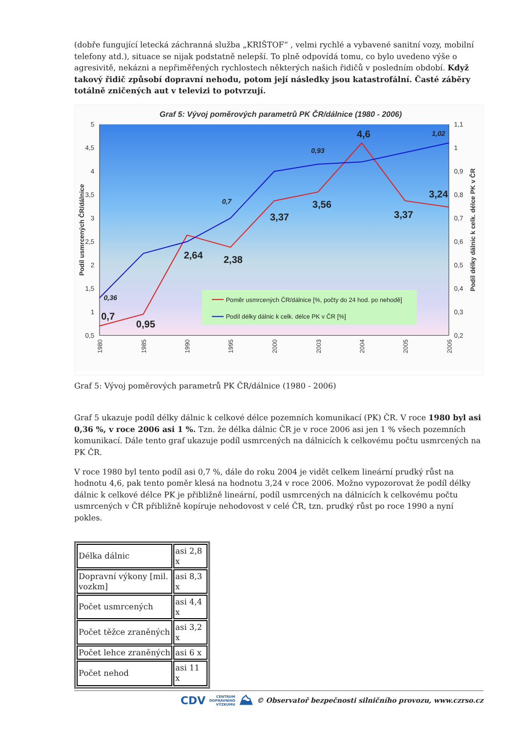(dobře fungující letecká záchranná služba „KRIŠTOF“ , velmi rychlé a vybavené sanitní vozy, mobilní telefony atd.), situace se nijak podstatně nelepší. To plně odpovídá tomu, co bylo uvedeno výše o agresivitě, nekázni a nepřiměřených rychlostech některých našich řidičů v posledním období. Když takový řidič způsobí dopravní nehodu, potom její následky jsou katastrofální. Časté záběry totálně zničených aut v televizi to potvrzují.
Graf 5: Vývoj poměrových parametrů PK ČR/dálnice (1980 - 2006)
5
4,5
4
3,5
3
2,5
2
1,5
1
0,5
1,1
1
0,9
0,8
0,7
0,6
0,5
0,4
0,3
0,2
Podíl usmrcených ČR/dálnice
Podíl délky dálnic k celk. délce PK v ČR
1980
1985
1990
1995
2000
2003
2004
2005
2006
Poměr usmrcených ČR/dálnice [%, počty do 24 hod. po nehodě]
Podíl délky dálnic k celk. délce PK v ČR [%]
0,7
0,95
2,64
2,38
3,37
3,56
4,6
3,37
3,24
0,36
0,7
0,93
1,02
Graf 5: Vývoj poměrových parametrů PK ČR/dálnice (1980 - 2006)
Graf 5 ukazuje podíl délky dálnic k celkové délce pozemních komunikací (PK) ČR. V roce 1980 byl asi 0,36 %, v roce 2006 asi 1 %. Tzn. že délka dálnic ČR je v roce 2006 asi jen 1 % všech pozemních komunikací. Dále tento graf ukazuje podíl usmrcených na dálnicích k celkovému počtu usmrcených na PK ČR.
V roce 1980 byl tento podíl asi 0,7 %, dále do roku 2004 je vidět celkem lineární prudký růst na hodnotu 4,6, pak tento poměr klesá na hodnotu 3,24 v roce 2006. Možno vypozorovat že podíl délky dálnic k celkové délce PK je přibližně lineární, podíl usmrcených na dálnicích k celkovému počtu usmrcených v ČR přibližně kopíruje nehodovost v celé ČR, tzn. prudký růst po roce 1990 a nyní pokles.
| Délka dálnic | asi 2,8 x |
| Dopravní výkony [mil. vozkm] | asi 8,3 x |
| Počet usmrcených | asi 4,4 x |
| Počet těžce zraněných | asi 3,2 x |
| Počet lehce zraněných | asi 6 x |
| Počet nehod | asi 11 x |
CDV CENTRUM
DOPRAVNÍHO
VÝZKUMU ⛰ © Observatoř bezpečnosti silničního provozu, www.czrso.cz